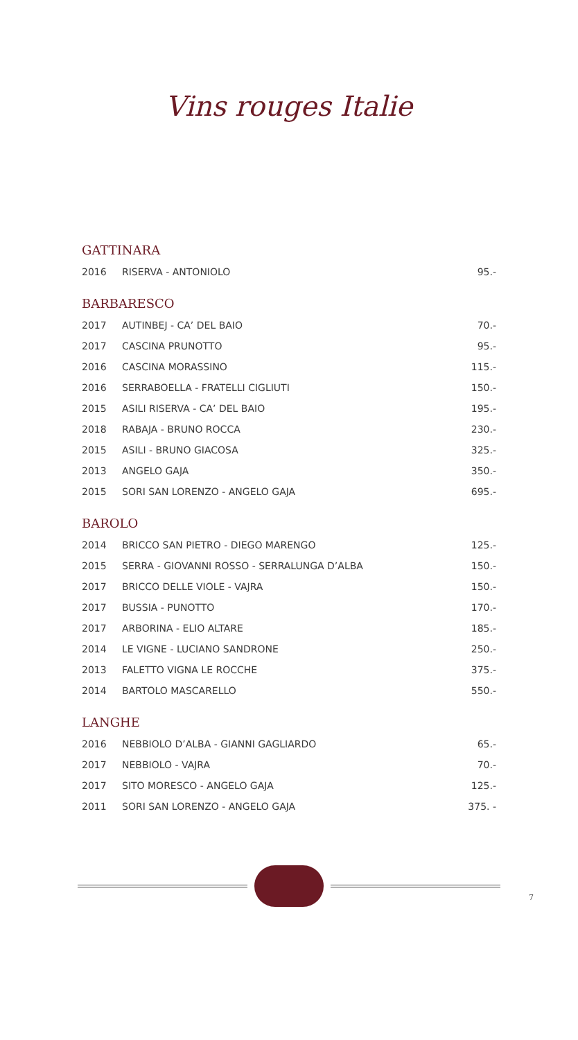Vins rouges Italie
GATTINARA
| 2016 | RISERVA - ANTONIOLO | 95.- |
BARBARESCO
| 2017 | AUTINBEJ - CA’ DEL BAIO | 70.- |
| 2017 | CASCINA PRUNOTTO | 95.- |
| 2016 | CASCINA MORASSINO | 115.- |
| 2016 | SERRABOELLA - FRATELLI CIGLIUTI | 150.- |
| 2015 | ASILI RISERVA - CA’ DEL BAIO | 195.- |
| 2018 | RABAJA - BRUNO ROCCA | 230.- |
| 2015 | ASILI - BRUNO GIACOSA | 325.- |
| 2013 | ANGELO GAJA | 350.- |
| 2015 | SORI SAN LORENZO - ANGELO GAJA | 695.- |
BAROLO
| 2014 | BRICCO SAN PIETRO - DIEGO MARENGO | 125.- |
| 2015 | SERRA - GIOVANNI ROSSO - SERRALUNGA D’ALBA | 150.- |
| 2017 | BRICCO DELLE VIOLE - VAJRA | 150.- |
| 2017 | BUSSIA - PUNOTTO | 170.- |
| 2017 | ARBORINA - ELIO ALTARE | 185.- |
| 2014 | LE VIGNE - LUCIANO SANDRONE | 250.- |
| 2013 | FALETTO VIGNA LE ROCCHE | 375.- |
| 2014 | BARTOLO MASCARELLO | 550.- |
LANGHE
| 2016 | NEBBIOLO D’ALBA - GIANNI GAGLIARDO | 65.- |
| 2017 | NEBBIOLO - VAJRA | 70.- |
| 2017 | SITO MORESCO - ANGELO GAJA | 125.- |
| 2011 | SORI SAN LORENZO - ANGELO GAJA | 375. - |
7